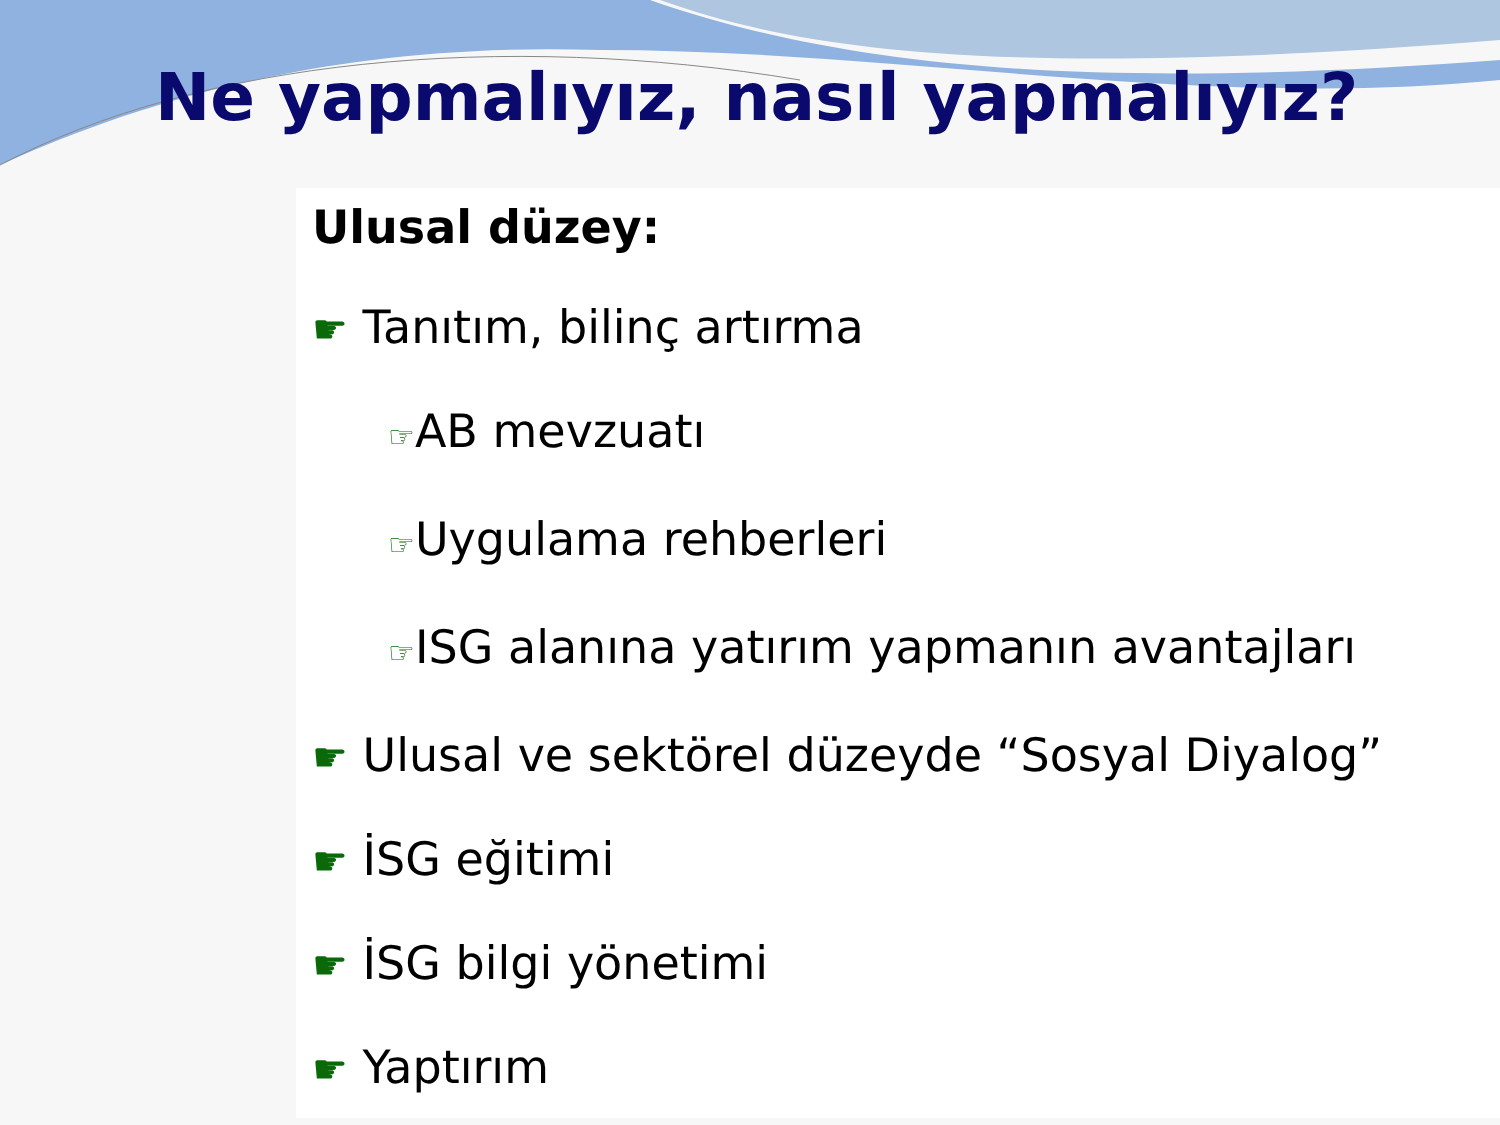Ne yapmalıyız, nasıl yapmalıyız?
Ulusal düzey:
☛ Tanıtım, bilinç artırma
☞AB mevzuatı
☞Uygulama rehberleri
☞ISG alanına yatırım yapmanın avantajları
☛ Ulusal ve sektörel düzeyde “Sosyal Diyalog”
☛ İSG eğitimi
☛ İSG bilgi yönetimi
☛ Yaptırım